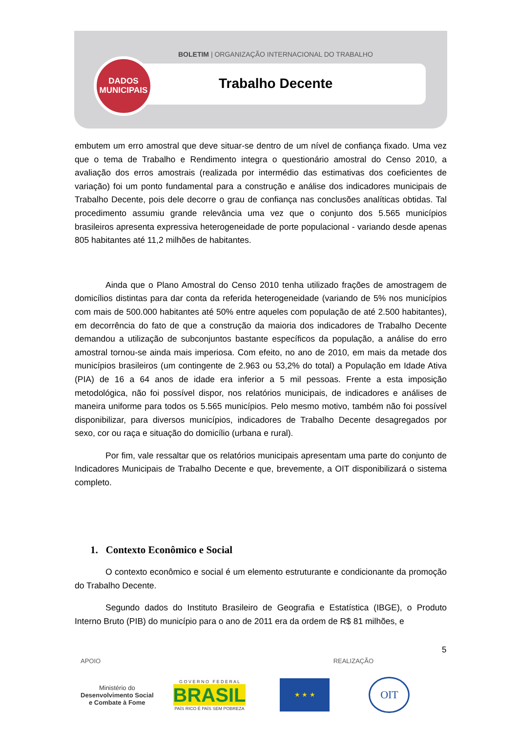BOLETIM | ORGANIZAÇÃO INTERNACIONAL DO TRABALHO
Trabalho Decente
DADOS
MUNICIPAIS
embutem um erro amostral que deve situar-se dentro de um nível de confiança fixado. Uma vez que o tema de Trabalho e Rendimento integra o questionário amostral do Censo 2010, a avaliação dos erros amostrais (realizada por intermédio das estimativas dos coeficientes de variação) foi um ponto fundamental para a construção e análise dos indicadores municipais de Trabalho Decente, pois dele decorre o grau de confiança nas conclusões analíticas obtidas. Tal procedimento assumiu grande relevância uma vez que o conjunto dos 5.565 municípios brasileiros apresenta expressiva heterogeneidade de porte populacional - variando desde apenas 805 habitantes até 11,2 milhões de habitantes.
Ainda que o Plano Amostral do Censo 2010 tenha utilizado frações de amostragem de domicílios distintas para dar conta da referida heterogeneidade (variando de 5% nos municípios com mais de 500.000 habitantes até 50% entre aqueles com população de até 2.500 habitantes), em decorrência do fato de que a construção da maioria dos indicadores de Trabalho Decente demandou a utilização de subconjuntos bastante específicos da população, a análise do erro amostral tornou-se ainda mais imperiosa. Com efeito, no ano de 2010, em mais da metade dos municípios brasileiros (um contingente de 2.963 ou 53,2% do total) a População em Idade Ativa (PIA) de 16 a 64 anos de idade era inferior a 5 mil pessoas. Frente a esta imposição metodológica, não foi possível dispor, nos relatórios municipais, de indicadores e análises de maneira uniforme para todos os 5.565 municípios. Pelo mesmo motivo, também não foi possível disponibilizar, para diversos municípios, indicadores de Trabalho Decente desagregados por sexo, cor ou raça e situação do domicílio (urbana e rural).
Por fim, vale ressaltar que os relatórios municipais apresentam uma parte do conjunto de Indicadores Municipais de Trabalho Decente e que, brevemente, a OIT disponibilizará o sistema completo.
1. Contexto Econômico e Social
O contexto econômico e social é um elemento estruturante e condicionante da promoção do Trabalho Decente.
Segundo dados do Instituto Brasileiro de Geografia e Estatística (IBGE), o Produto Interno Bruto (PIB) do município para o ano de 2011 era da ordem de R$ 81 milhões, e
5
APOIO REALIZAÇÃO
Ministério do
Desenvolvimento Social
e Combate à Fome
G O V E R N O F E D E R A L
BRASIL
PAÍS RICO É PAÍS SEM POBREZA
★ ★ ★
OIT